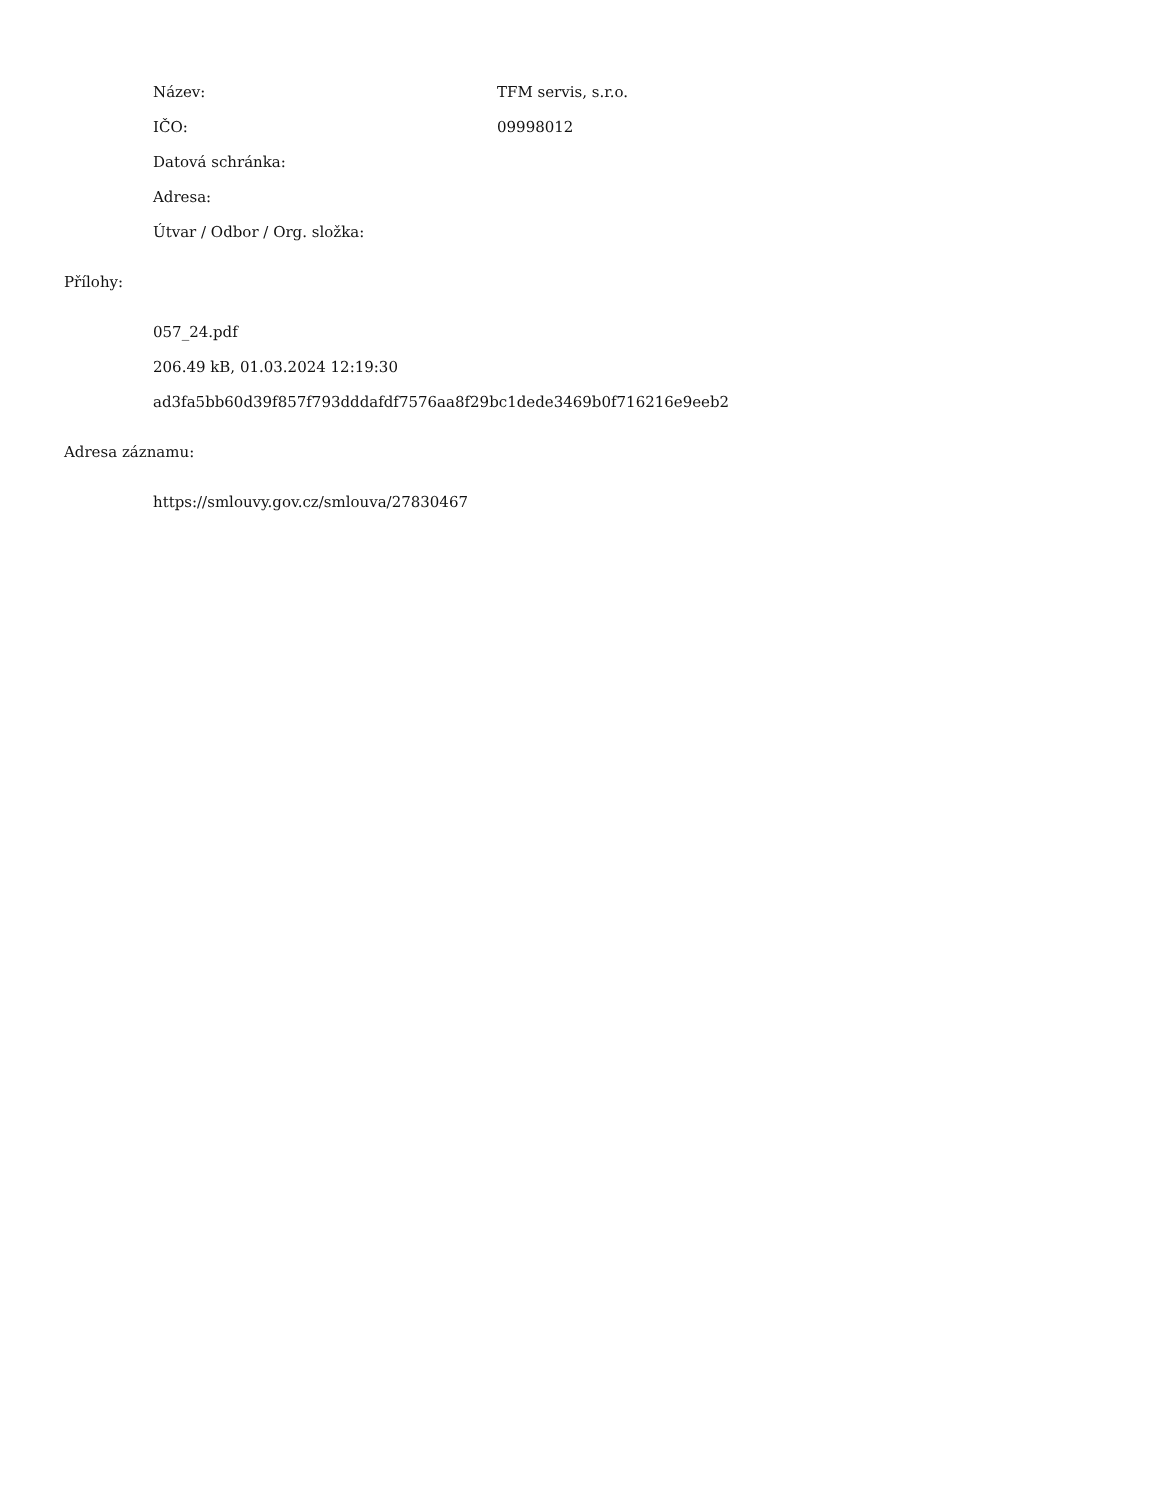Název: TFM servis, s.r.o.
IČO: 09998012
Datová schránka:
Adresa:
Útvar / Odbor / Org. složka:
Přílohy:
057_24.pdf
206.49 kB, 01.03.2024 12:19:30
ad3fa5bb60d39f857f793dddafdf7576aa8f29bc1dede3469b0f716216e9eeb2
Adresa záznamu:
https://smlouvy.gov.cz/smlouva/27830467